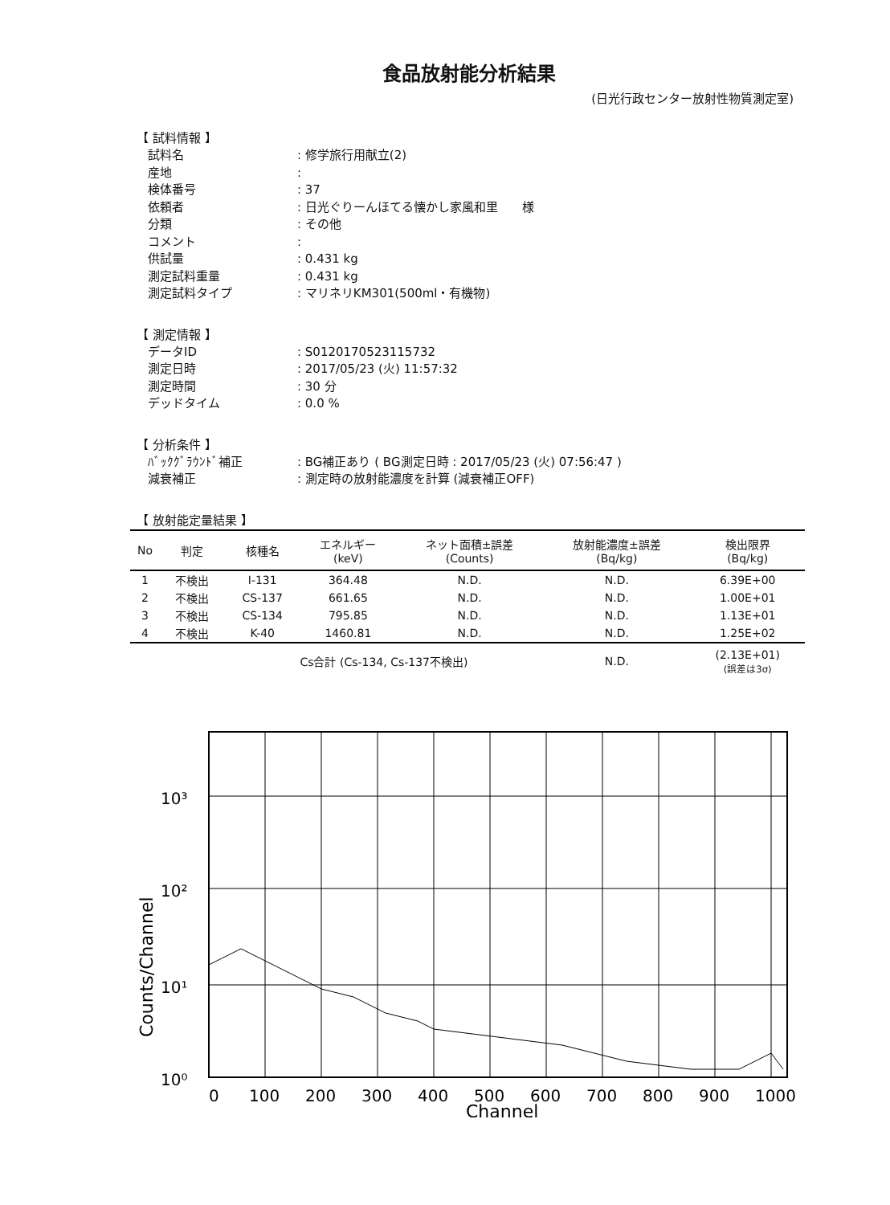食品放射能分析結果
(日光行政センター放射性物質測定室)
【 試料情報 】
試料名
: 修学旅行用献立(2)
産地
:
検体番号
: 37
依頼者
: 日光ぐりーんほてる懐かし家風和里　　様
分類
: その他
コメント
:
供試量
: 0.431 kg
測定試料重量
: 0.431 kg
測定試料タイプ
: マリネリKM301(500ml・有機物)
【 測定情報 】
データID
: S0120170523115732
測定日時
: 2017/05/23 (火) 11:57:32
測定時間
: 30 分
デッドタイム
: 0.0 %
【 分析条件 】
ﾊﾞｯｸｸﾞﾗｳﾝﾄﾞ補正
: BG補正あり ( BG測定日時 : 2017/05/23 (火) 07:56:47 )
減衰補正
: 測定時の放射能濃度を計算 (減衰補正OFF)
【 放射能定量結果 】
| No | 判定 | 核種名 | エネルギー (keV) | ネット面積±誤差 (Counts) | 放射能濃度±誤差 (Bq/kg) | 検出限界 (Bq/kg) |
| --- | --- | --- | --- | --- | --- | --- |
| 1 | 不検出 | I-131 | 364.48 | N.D. | N.D. | 6.39E+00 |
| 2 | 不検出 | CS-137 | 661.65 | N.D. | N.D. | 1.00E+01 |
| 3 | 不検出 | CS-134 | 795.85 | N.D. | N.D. | 1.13E+01 |
| 4 | 不検出 | K-40 | 1460.81 | N.D. | N.D. | 1.25E+02 |
| | | Cs合計 (Cs-134, Cs-137不検出) | | | N.D. | (2.13E+01) (誤差は3σ) |
Counts/Channel
10³
10²
10¹
10⁰
0
100
200
300
400
500
600
700
800
900
1000
Channel